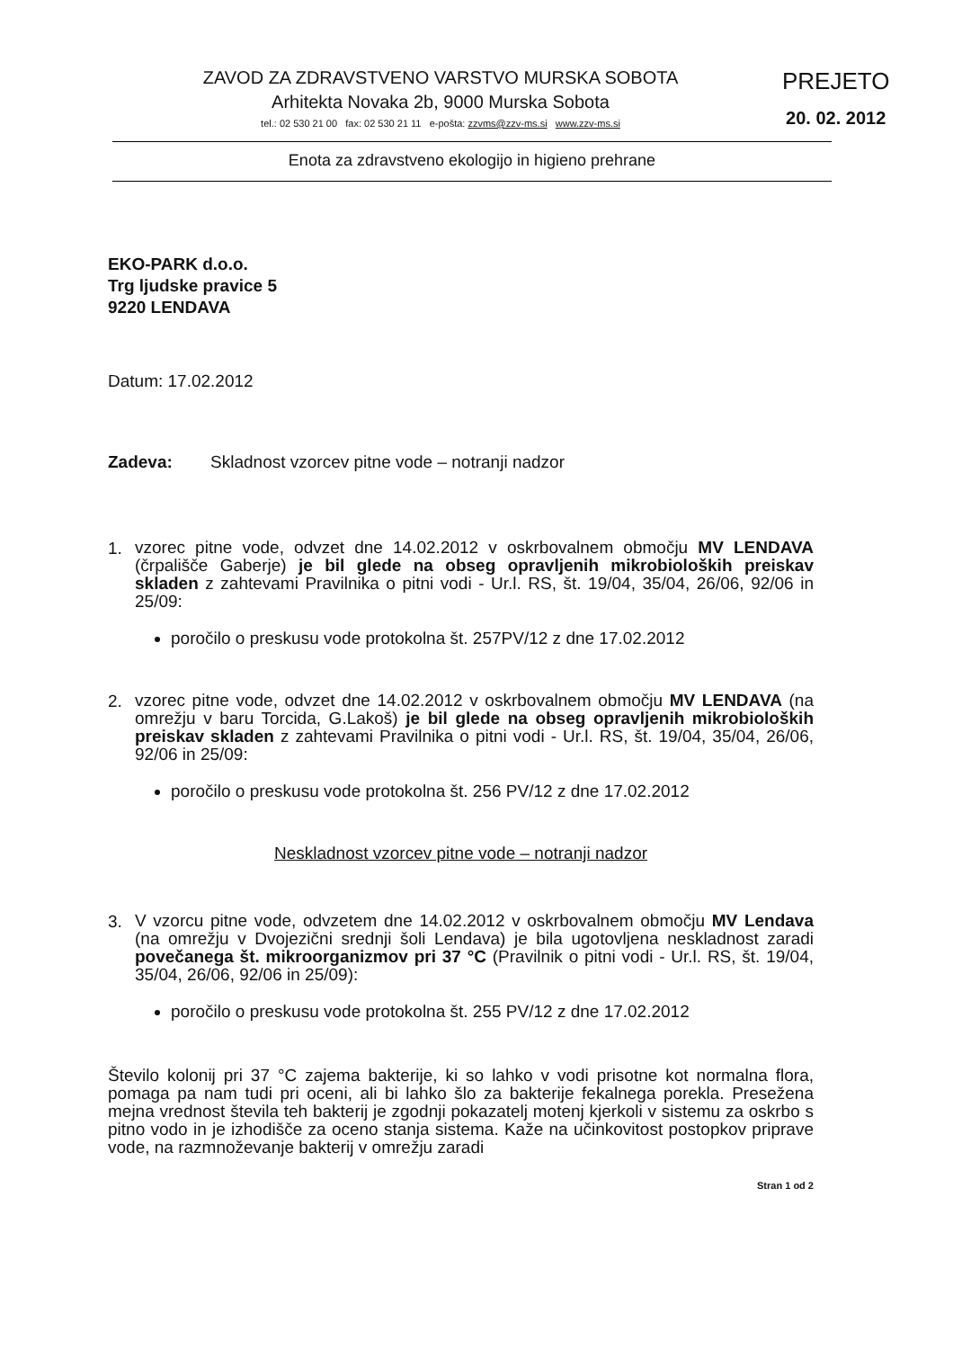ZAVOD ZA ZDRAVSTVENO VARSTVO MURSKA SOBOTA
Arhitekta Novaka 2b, 9000 Murska Sobota
tel.: 02 530 21 00 fax: 02 530 21 11 e-pošta: zzvms@zzv-ms.si www.zzv-ms.si
PREJETO
20. 02. 2012
Enota za zdravstveno ekologijo in higieno prehrane
EKO-PARK d.o.o.
Trg ljudske pravice 5
9220 LENDAVA
Datum: 17.02.2012
Zadeva: Skladnost vzorcev pitne vode – notranji nadzor
1.
vzorec pitne vode, odvzet dne 14.02.2012 v oskrbovalnem območju MV LENDAVA (črpališče Gaberje) je bil glede na obseg opravljenih mikrobioloških preiskav skladen z zahtevami Pravilnika o pitni vodi - Ur.l. RS, št. 19/04, 35/04, 26/06, 92/06 in 25/09:
poročilo o preskusu vode protokolna št. 257PV/12 z dne 17.02.2012
2.
vzorec pitne vode, odvzet dne 14.02.2012 v oskrbovalnem območju MV LENDAVA (na omrežju v baru Torcida, G.Lakoš) je bil glede na obseg opravljenih mikrobioloških preiskav skladen z zahtevami Pravilnika o pitni vodi - Ur.l. RS, št. 19/04, 35/04, 26/06, 92/06 in 25/09:
poročilo o preskusu vode protokolna št. 256 PV/12 z dne 17.02.2012
Neskladnost vzorcev pitne vode – notranji nadzor
3.
V vzorcu pitne vode, odvzetem dne 14.02.2012 v oskrbovalnem območju MV Lendava (na omrežju v Dvojezični srednji šoli Lendava) je bila ugotovljena neskladnost zaradi povečanega št. mikroorganizmov pri 37 °C (Pravilnik o pitni vodi - Ur.l. RS, št. 19/04, 35/04, 26/06, 92/06 in 25/09):
poročilo o preskusu vode protokolna št. 255 PV/12 z dne 17.02.2012
Število kolonij pri 37 °C zajema bakterije, ki so lahko v vodi prisotne kot normalna flora, pomaga pa nam tudi pri oceni, ali bi lahko šlo za bakterije fekalnega porekla. Presežena mejna vrednost števila teh bakterij je zgodnji pokazatelj motenj kjerkoli v sistemu za oskrbo s pitno vodo in je izhodišče za oceno stanja sistema. Kaže na učinkovitost postopkov priprave vode, na razmnoževanje bakterij v omrežju zaradi
Stran 1 od 2